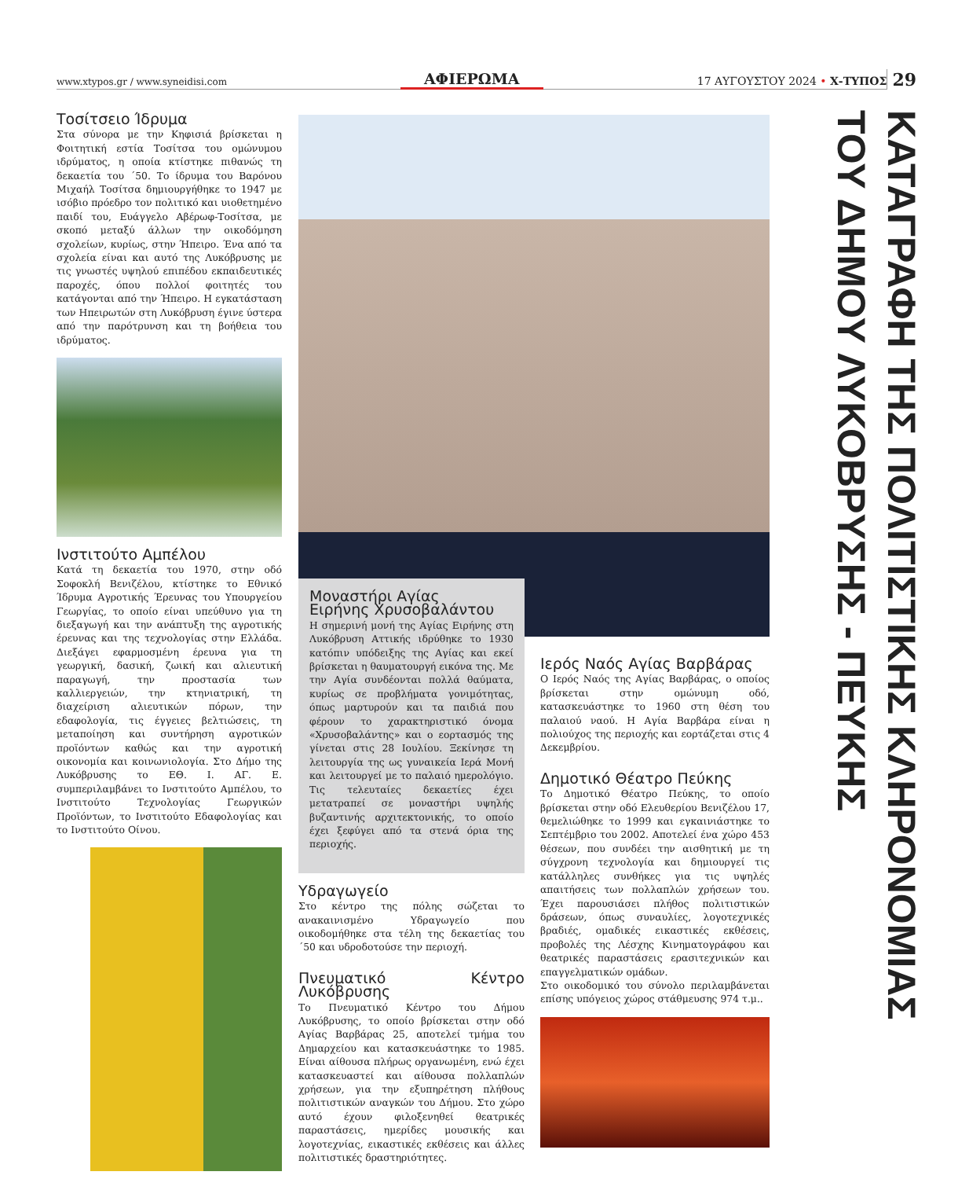www.xtypos.gr / www.syneidisi.com ΑΦΙΕΡΩΜΑ 17 ΑΥΓΟΥΣΤΟΥ 2024 • Χ-ΤΥΠΟΣ 29
Τοσίτσειο Ίδρυμα
Στα σύνορα με την Κηφισιά βρίσκεται η Φοιτητική εστία Τοσίτσα του ομώνυμου ιδρύματος, η οποία κτίστηκε πιθανώς τη δεκαετία του ΄50. Το ίδρυμα του Βαρόνου Μιχαήλ Τοσίτσα δημιουργήθηκε το 1947 με ισόβιο πρόεδρο τον πολιτικό και υιοθετημένο παιδί του, Ευάγγελο Αβέρωφ-Τοσίτσα, με σκοπό μεταξύ άλλων την οικοδόμηση σχολείων, κυρίως, στην Ήπειρο. Ένα από τα σχολεία είναι και αυτό της Λυκόβρυσης με τις γνωστές υψηλού επιπέδου εκπαιδευτικές παροχές, όπου πολλοί φοιτητές του κατάγονται από την Ήπειρο. Η εγκατάσταση των Ηπειρωτών στη Λυκόβρυση έγινε ύστερα από την παρότρυνση και τη βοήθεια του ιδρύματος.
Ινστιτούτο Αμπέλου
Κατά τη δεκαετία του 1970, στην οδό Σοφοκλή Βενιζέλου, κτίστηκε το Εθνικό Ίδρυμα Αγροτικής Έρευνας του Υπουργείου Γεωργίας, το οποίο είναι υπεύθυνο για τη διεξαγωγή και την ανάπτυξη της αγροτικής έρευνας και της τεχνολογίας στην Ελλάδα. Διεξάγει εφαρμοσμένη έρευνα για τη γεωργική, δασική, ζωική και αλιευτική παραγωγή, την προστασία των καλλιεργειών, την κτηνιατρική, τη διαχείριση αλιευτικών πόρων, την εδαφολογία, τις έγγειες βελτιώσεις, τη μεταποίηση και συντήρηση αγροτικών προϊόντων καθώς και την αγροτική οικονομία και κοινωνιολογία. Στο Δήμο της Λυκόβρυσης το ΕΘ. Ι. ΑΓ. Ε. συμπεριλαμβάνει το Ινστιτούτο Αμπέλου, το Ινστιτούτο Τεχνολογίας Γεωργικών Προϊόντων, το Ινστιτούτο Εδαφολογίας και το Ινστιτούτο Οίνου.
Μοναστήρι Αγίας
Ειρήνης Χρυσοβαλάντου
Η σημερινή μονή της Αγίας Ειρήνης στη Λυκόβρυση Αττικής ιδρύθηκε το 1930 κατόπιν υπόδειξης της Αγίας και εκεί βρίσκεται η θαυματουργή εικόνα της. Με την Αγία συνδέονται πολλά θαύματα, κυρίως σε προβλήματα γονιμότητας, όπως μαρτυρούν και τα παιδιά που φέρουν το χαρακτηριστικό όνομα «Χρυσοβαλάντης» και ο εορτασμός της γίνεται στις 28 Ιουλίου. Ξεκίνησε τη λειτουργία της ως γυναικεία Ιερά Μονή και λειτουργεί με το παλαιό ημερολόγιο. Τις τελευταίες δεκαετίες έχει μετατραπεί σε μοναστήρι υψηλής βυζαντινής αρχιτεκτονικής, το οποίο έχει ξεφύγει από τα στενά όρια της περιοχής.
Υδραγωγείο
Στο κέντρο της πόλης σώζεται το ανακαινισμένο Υδραγωγείο που οικοδομήθηκε στα τέλη της δεκαετίας του ΄50 και υδροδοτούσε την περιοχή.
Πνευματικό Κέντρο Λυκόβρυσης
Το Πνευματικό Κέντρο του Δήμου Λυκόβρυσης, το οποίο βρίσκεται στην οδό Αγίας Βαρβάρας 25, αποτελεί τμήμα του Δημαρχείου και κατασκευάστηκε το 1985. Είναι αίθουσα πλήρως οργανωμένη, ενώ έχει κατασκευαστεί και αίθουσα πολλαπλών χρήσεων, για την εξυπηρέτηση πλήθους πολιτιστικών αναγκών του Δήμου. Στο χώρο αυτό έχουν φιλοξενηθεί θεατρικές παραστάσεις, ημερίδες μουσικής και λογοτεχνίας, εικαστικές εκθέσεις και άλλες πολιτιστικές δραστηριότητες.
Ιερός Ναός Αγίας Βαρβάρας
Ο Ιερός Ναός της Αγίας Βαρβάρας, ο οποίος βρίσκεται στην ομώνυμη οδό, κατασκευάστηκε το 1960 στη θέση του παλαιού ναού. Η Αγία Βαρβάρα είναι η πολιούχος της περιοχής και εορτάζεται στις 4 Δεκεμβρίου.
Δημοτικό Θέατρο Πεύκης
Το Δημοτικό Θέατρο Πεύκης, το οποίο βρίσκεται στην οδό Ελευθερίου Βενιζέλου 17, θεμελιώθηκε το 1999 και εγκαινιάστηκε το Σεπτέμβριο του 2002. Αποτελεί ένα χώρο 453 θέσεων, που συνδέει την αισθητική με τη σύγχρονη τεχνολογία και δημιουργεί τις κατάλληλες συνθήκες για τις υψηλές απαιτήσεις των πολλαπλών χρήσεων του. Έχει παρουσιάσει πλήθος πολιτιστικών δράσεων, όπως συναυλίες, λογοτεχνικές βραδιές, ομαδικές εικαστικές εκθέσεις, προβολές της Λέσχης Κινηματογράφου και θεατρικές παραστάσεις ερασιτεχνικών και επαγγελματικών ομάδων.
Στο οικοδομικό του σύνολο περιλαμβάνεται επίσης υπόγειος χώρος στάθμευσης 974 τ.μ..
ΚΑΤΑΓΡΑΦΗ ΤΗΣ ΠΟΛΙΤΙΣΤΙΚΗΣ ΚΛΗΡΟΝΟΜΙΑΣ ΤΟΥ ΔΗΜΟΥ ΛΥΚΟΒΡΥΣΗΣ - ΠΕΥΚΗΣ